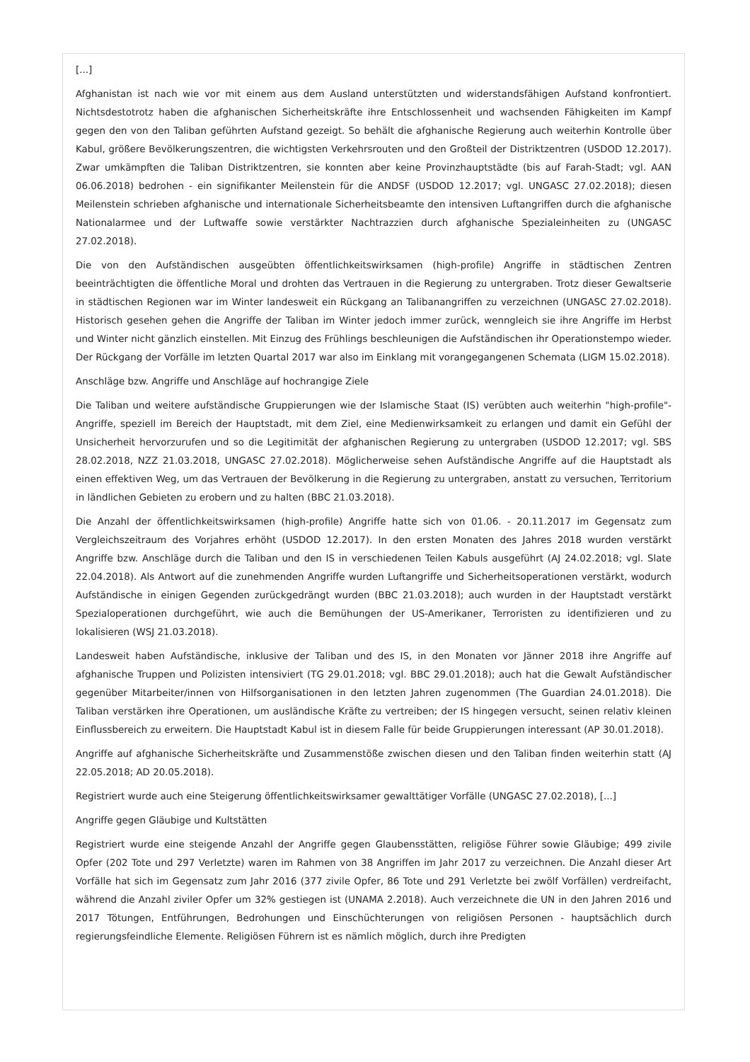[...]
Afghanistan ist nach wie vor mit einem aus dem Ausland unterstützten und widerstandsfähigen Aufstand konfrontiert. Nichtsdestotrotz haben die afghanischen Sicherheitskräfte ihre Entschlossenheit und wachsenden Fähigkeiten im Kampf gegen den von den Taliban geführten Aufstand gezeigt. So behält die afghanische Regierung auch weiterhin Kontrolle über Kabul, größere Bevölkerungszentren, die wichtigsten Verkehrsrouten und den Großteil der Distriktzentren (USDOD 12.2017). Zwar umkämpften die Taliban Distriktzentren, sie konnten aber keine Provinzhauptstädte (bis auf Farah-Stadt; vgl. AAN 06.06.2018) bedrohen - ein signifikanter Meilenstein für die ANDSF (USDOD 12.2017; vgl. UNGASC 27.02.2018); diesen Meilenstein schrieben afghanische und internationale Sicherheitsbeamte den intensiven Luftangriffen durch die afghanische Nationalarmee und der Luftwaffe sowie verstärkter Nachtrazzien durch afghanische Spezialeinheiten zu (UNGASC 27.02.2018).
Die von den Aufständischen ausgeübten öffentlichkeitswirksamen (high-profile) Angriffe in städtischen Zentren beeinträchtigten die öffentliche Moral und drohten das Vertrauen in die Regierung zu untergraben. Trotz dieser Gewaltserie in städtischen Regionen war im Winter landesweit ein Rückgang an Talibanangriffen zu verzeichnen (UNGASC 27.02.2018). Historisch gesehen gehen die Angriffe der Taliban im Winter jedoch immer zurück, wenngleich sie ihre Angriffe im Herbst und Winter nicht gänzlich einstellen. Mit Einzug des Frühlings beschleunigen die Aufständischen ihr Operationstempo wieder. Der Rückgang der Vorfälle im letzten Quartal 2017 war also im Einklang mit vorangegangenen Schemata (LIGM 15.02.2018).
Anschläge bzw. Angriffe und Anschläge auf hochrangige Ziele
Die Taliban und weitere aufständische Gruppierungen wie der Islamische Staat (IS) verübten auch weiterhin "high-profile"-Angriffe, speziell im Bereich der Hauptstadt, mit dem Ziel, eine Medienwirksamkeit zu erlangen und damit ein Gefühl der Unsicherheit hervorzurufen und so die Legitimität der afghanischen Regierung zu untergraben (USDOD 12.2017; vgl. SBS 28.02.2018, NZZ 21.03.2018, UNGASC 27.02.2018). Möglicherweise sehen Aufständische Angriffe auf die Hauptstadt als einen effektiven Weg, um das Vertrauen der Bevölkerung in die Regierung zu untergraben, anstatt zu versuchen, Territorium in ländlichen Gebieten zu erobern und zu halten (BBC 21.03.2018).
Die Anzahl der öffentlichkeitswirksamen (high-profile) Angriffe hatte sich von 01.06. - 20.11.2017 im Gegensatz zum Vergleichszeitraum des Vorjahres erhöht (USDOD 12.2017). In den ersten Monaten des Jahres 2018 wurden verstärkt Angriffe bzw. Anschläge durch die Taliban und den IS in verschiedenen Teilen Kabuls ausgeführt (AJ 24.02.2018; vgl. Slate 22.04.2018). Als Antwort auf die zunehmenden Angriffe wurden Luftangriffe und Sicherheitsoperationen verstärkt, wodurch Aufständische in einigen Gegenden zurückgedrängt wurden (BBC 21.03.2018); auch wurden in der Hauptstadt verstärkt Spezialoperationen durchgeführt, wie auch die Bemühungen der US-Amerikaner, Terroristen zu identifizieren und zu lokalisieren (WSJ 21.03.2018).
Landesweit haben Aufständische, inklusive der Taliban und des IS, in den Monaten vor Jänner 2018 ihre Angriffe auf afghanische Truppen und Polizisten intensiviert (TG 29.01.2018; vgl. BBC 29.01.2018); auch hat die Gewalt Aufständischer gegenüber Mitarbeiter/innen von Hilfsorganisationen in den letzten Jahren zugenommen (The Guardian 24.01.2018). Die Taliban verstärken ihre Operationen, um ausländische Kräfte zu vertreiben; der IS hingegen versucht, seinen relativ kleinen Einflussbereich zu erweitern. Die Hauptstadt Kabul ist in diesem Falle für beide Gruppierungen interessant (AP 30.01.2018).
Angriffe auf afghanische Sicherheitskräfte und Zusammenstöße zwischen diesen und den Taliban finden weiterhin statt (AJ 22.05.2018; AD 20.05.2018).
Registriert wurde auch eine Steigerung öffentlichkeitswirksamer gewalttätiger Vorfälle (UNGASC 27.02.2018), [...]
Angriffe gegen Gläubige und Kultstätten
Registriert wurde eine steigende Anzahl der Angriffe gegen Glaubensstätten, religiöse Führer sowie Gläubige; 499 zivile Opfer (202 Tote und 297 Verletzte) waren im Rahmen von 38 Angriffen im Jahr 2017 zu verzeichnen. Die Anzahl dieser Art Vorfälle hat sich im Gegensatz zum Jahr 2016 (377 zivile Opfer, 86 Tote und 291 Verletzte bei zwölf Vorfällen) verdreifacht, während die Anzahl ziviler Opfer um 32% gestiegen ist (UNAMA 2.2018). Auch verzeichnete die UN in den Jahren 2016 und 2017 Tötungen, Entführungen, Bedrohungen und Einschüchterungen von religiösen Personen - hauptsächlich durch regierungsfeindliche Elemente. Religiösen Führern ist es nämlich möglich, durch ihre Predigten